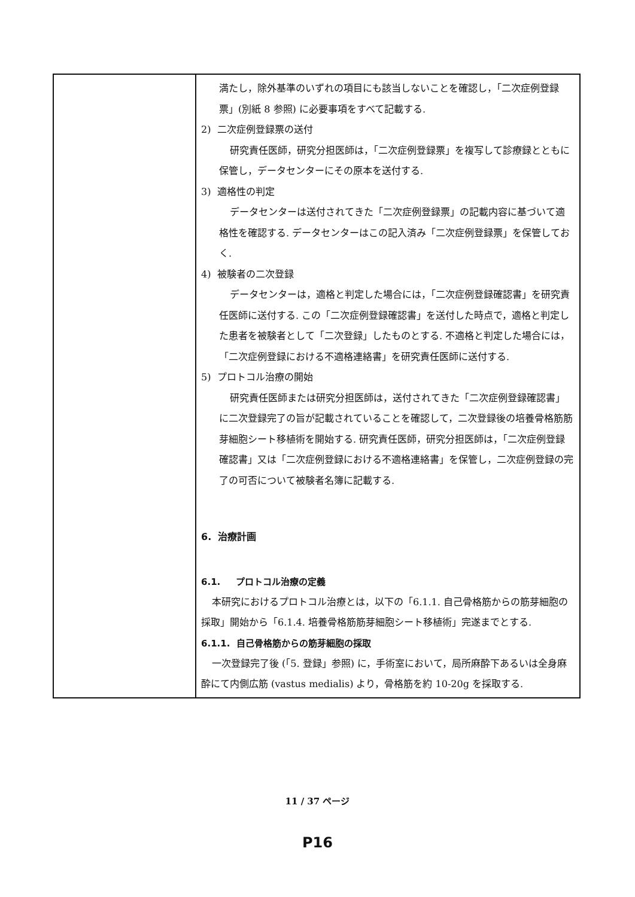| | 満たし，除外基準のいずれの項目にも該当しないことを確認し，「二次症例登録票」(別紙 8 参照) に必要事項をすべて記載する. 2) 二次症例登録票の送付 研究責任医師，研究分担医師は，「二次症例登録票」を複写して診療録とともに保管し，データセンターにその原本を送付する. 3) 適格性の判定 データセンターは送付されてきた「二次症例登録票」の記載内容に基づいて適格性を確認する. データセンターはこの記入済み「二次症例登録票」を保管しておく. 4) 被験者の二次登録 データセンターは，適格と判定した場合には，「二次症例登録確認書」を研究責任医師に送付する. この「二次症例登録確認書」を送付した時点で，適格と判定した患者を被験者として「二次登録」したものとする. 不適格と判定した場合には，「二次症例登録における不適格連絡書」を研究責任医師に送付する. 5) プロトコル治療の開始 研究責任医師または研究分担医師は，送付されてきた「二次症例登録確認書」に二次登録完了の旨が記載されていることを確認して，二次登録後の培養骨格筋筋芽細胞シート移植術を開始する. 研究責任医師，研究分担医師は，「二次症例登録確認書」又は「二次症例登録における不適格連絡書」を保管し，二次症例登録の完了の可否について被験者名簿に記載する. 6. 治療計画 6.1. プロトコル治療の定義 本研究におけるプロトコル治療とは，以下の「6.1.1. 自己骨格筋からの筋芽細胞の採取」開始から「6.1.4. 培養骨格筋筋芽細胞シート移植術」完遂までとする. 6.1.1. 自己骨格筋からの筋芽細胞の採取 一次登録完了後 (「5. 登録」参照) に，手術室において，局所麻酔下あるいは全身麻酔にて内側広筋 (vastus medialis) より，骨格筋を約 10-20g を採取する. |
11 / 37 ページ
P16